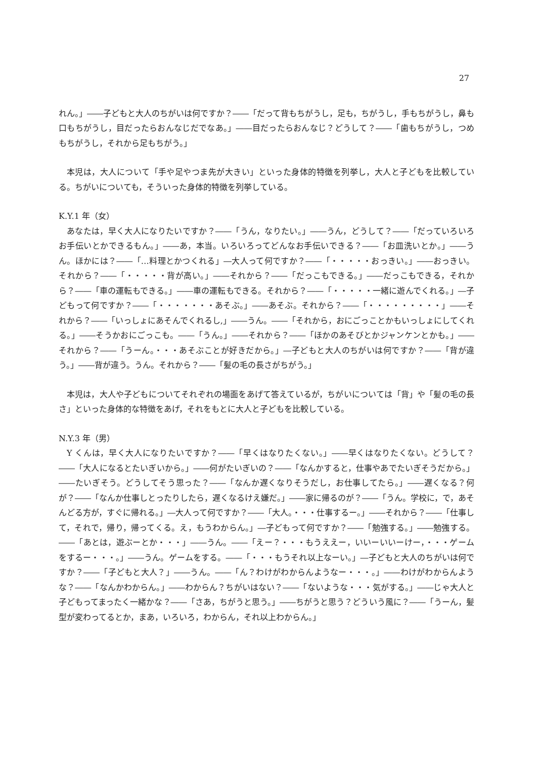27
れん。」――子どもと大人のちがいは何ですか？――「だって背もちがうし，足も，ちがうし，手もちがうし，鼻も口もちがうし，目だったらおんなじだでなあ。」――目だったらおんなじ？どうして？――「歯もちがうし，つめもちがうし，それから足もちがう。」
本児は，大人について「手や足やつま先が大きい」といった身体的特徴を列挙し，大人と子どもを比較している。ちがいについても，そういった身体的特徴を列挙している。
K.Y.1 年（女）
あなたは，早く大人になりたいですか？――「うん，なりたい。」――うん，どうして？――「だっていろいろお手伝いとかできるもん。」――あ，本当。いろいろってどんなお手伝いできる？――「お皿洗いとか。」――うん。ほかには？――「…料理とかつくれる」―大人って何ですか？――「・・・・・おっきい。」――おっきい。それから？――「・・・・・背が高い。」――それから？――「だっこもできる。」――だっこもできる，それから？――「車の運転もできる。」――車の運転もできる。それから？――「・・・・・一緒に遊んでくれる。」―子どもって何ですか？――「・・・・・・・あそぶ。」――あそぶ。それから？――「・・・・・・・・・」――それから？――「いっしょにあそんでくれるし,」――うん。――「それから，おにごっことかもいっしょにしてくれる。」――そうかおにごっこも。――「うん。」――それから？――「ほかのあそびとかジャンケンとかも。」――それから？――「うーん。・・・あそぶことが好きだから。」―子どもと大人のちがいは何ですか？――「背が違う。」――背が違う。うん。それから？――「髪の毛の長さがちがう。」
本児は，大人や子どもについてそれぞれの場面をあげて答えているが，ちがいについては「背」や「髪の毛の長さ」といった身体的な特徴をあげ，それをもとに大人と子どもを比較している。
N.Y.3 年（男）
Y くんは，早く大人になりたいですか？――「早くはなりたくない。」――早くはなりたくない。どうして？――「大人になるとたいぎいから。」――何がたいぎいの？――「なんかすると，仕事やあでたいぎそうだから。」――たいぎそう。どうしてそう思った？――「なんか遅くなりそうだし，お仕事してたら。」――遅くなる？何が？――「なんか仕事しとったりしたら，遅くなるけえ嫌だ。」――家に帰るのが？――「うん。学校に，で，あそんどる方が，すぐに帰れる。」―大人って何ですか？――「大人。・・・仕事するー。」――それから？――「仕事して，それで，帰り，帰ってくる。え，もうわからん。」―子どもって何ですか？――「勉強する。」――勉強する。――「あとは，遊ぶーとか・・・」――うん。――「えー？・・・もうええー，いいーいいーけー，・・・ゲームをするー・・・。」――うん。ゲームをする。――「・・・もうそれ以上なーい。」―子どもと大人のちがいは何ですか？――「子どもと大人？」――うん。――「ん？わけがわからんようなー・・・。」――わけがわからんような？――「なんかわからん。」――わからん？ちがいはない？――「ないような・・・気がする。」――じゃ大人と子どもってまったく一緒かな？――「さあ，ちがうと思う。」――ちがうと思う？どういう風に？――「うーん，髪型が変わってるとか，まあ，いろいろ，わからん，それ以上わからん。」